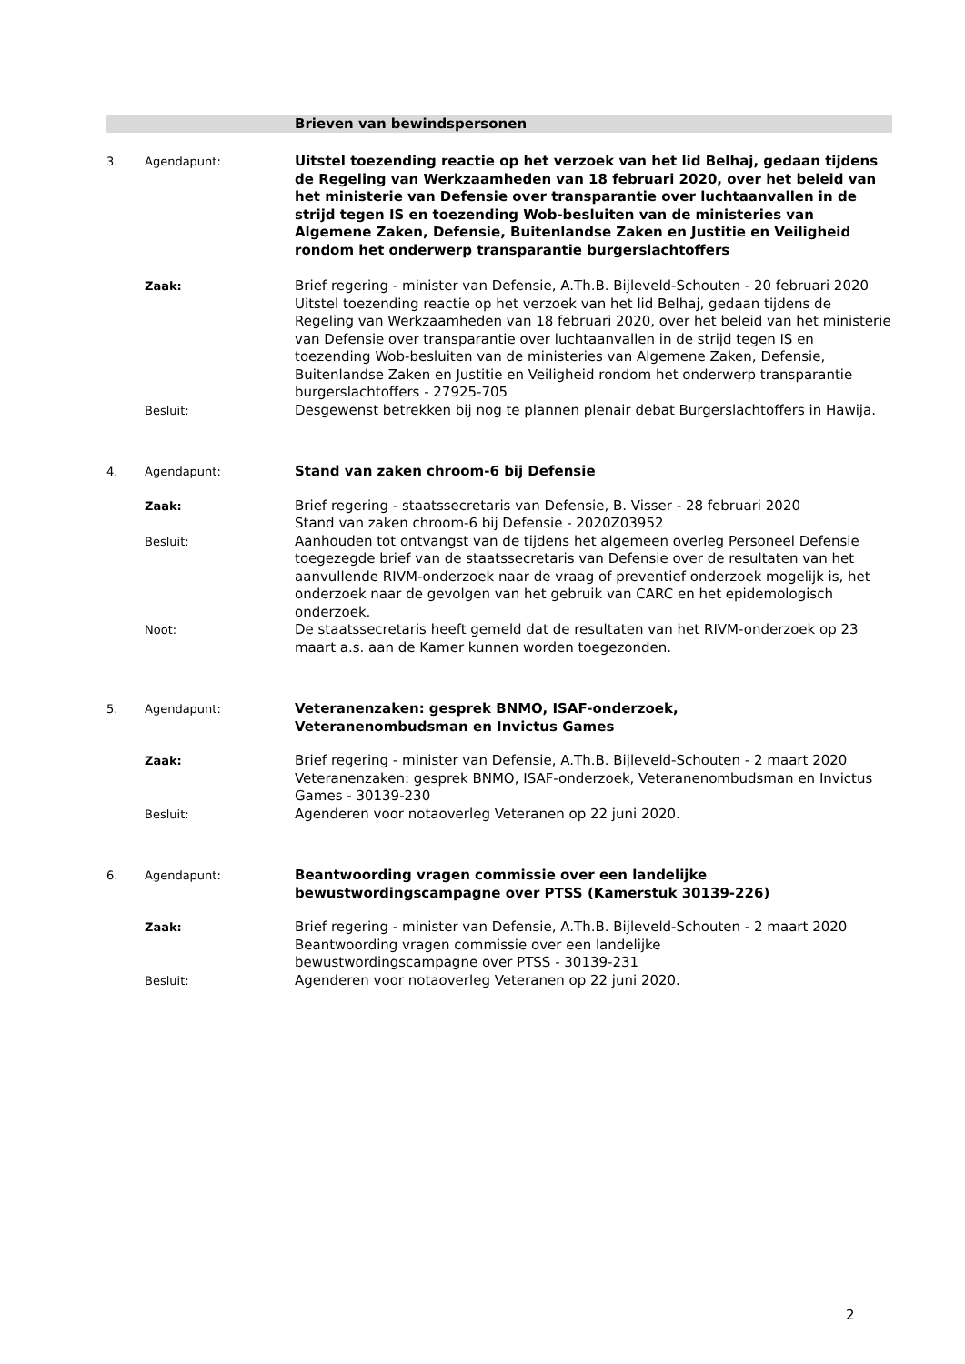Brieven van bewindspersonen
3. Agendapunt:
Uitstel toezending reactie op het verzoek van het lid Belhaj, gedaan tijdens de Regeling van Werkzaamheden van 18 februari 2020, over het beleid van het ministerie van Defensie over transparantie over luchtaanvallen in de strijd tegen IS en toezending Wob-besluiten van de ministeries van Algemene Zaken, Defensie, Buitenlandse Zaken en Justitie en Veiligheid rondom het onderwerp transparantie burgerslachtoffers
Zaak:
Brief regering - minister van Defensie, A.Th.B. Bijleveld-Schouten - 20 februari 2020
Uitstel toezending reactie op het verzoek van het lid Belhaj, gedaan tijdens de Regeling van Werkzaamheden van 18 februari 2020, over het beleid van het ministerie van Defensie over transparantie over luchtaanvallen in de strijd tegen IS en toezending Wob-besluiten van de ministeries van Algemene Zaken, Defensie, Buitenlandse Zaken en Justitie en Veiligheid rondom het onderwerp transparantie burgerslachtoffers - 27925-705
Besluit:
Desgewenst betrekken bij nog te plannen plenair debat Burgerslachtoffers in Hawija.
4. Agendapunt:
Stand van zaken chroom-6 bij Defensie
Zaak:
Brief regering - staatssecretaris van Defensie, B. Visser - 28 februari 2020
Stand van zaken chroom-6 bij Defensie - 2020Z03952
Besluit:
Aanhouden tot ontvangst van de tijdens het algemeen overleg Personeel Defensie toegezegde brief van de staatssecretaris van Defensie over de resultaten van het aanvullende RIVM-onderzoek naar de vraag of preventief onderzoek mogelijk is, het onderzoek naar de gevolgen van het gebruik van CARC en het epidemologisch onderzoek.
Noot:
De staatssecretaris heeft gemeld dat de resultaten van het RIVM-onderzoek op 23 maart a.s. aan de Kamer kunnen worden toegezonden.
5. Agendapunt:
Veteranenzaken: gesprek BNMO, ISAF-onderzoek,
Veteranenombudsman en Invictus Games
Zaak:
Brief regering - minister van Defensie, A.Th.B. Bijleveld-Schouten - 2 maart 2020
Veteranenzaken: gesprek BNMO, ISAF-onderzoek, Veteranenombudsman en Invictus Games - 30139-230
Besluit:
Agenderen voor notaoverleg Veteranen op 22 juni 2020.
6. Agendapunt:
Beantwoording vragen commissie over een landelijke
bewustwordingscampagne over PTSS (Kamerstuk 30139-226)
Zaak:
Brief regering - minister van Defensie, A.Th.B. Bijleveld-Schouten - 2 maart 2020
Beantwoording vragen commissie over een landelijke
bewustwordingscampagne over PTSS - 30139-231
Besluit:
Agenderen voor notaoverleg Veteranen op 22 juni 2020.
2